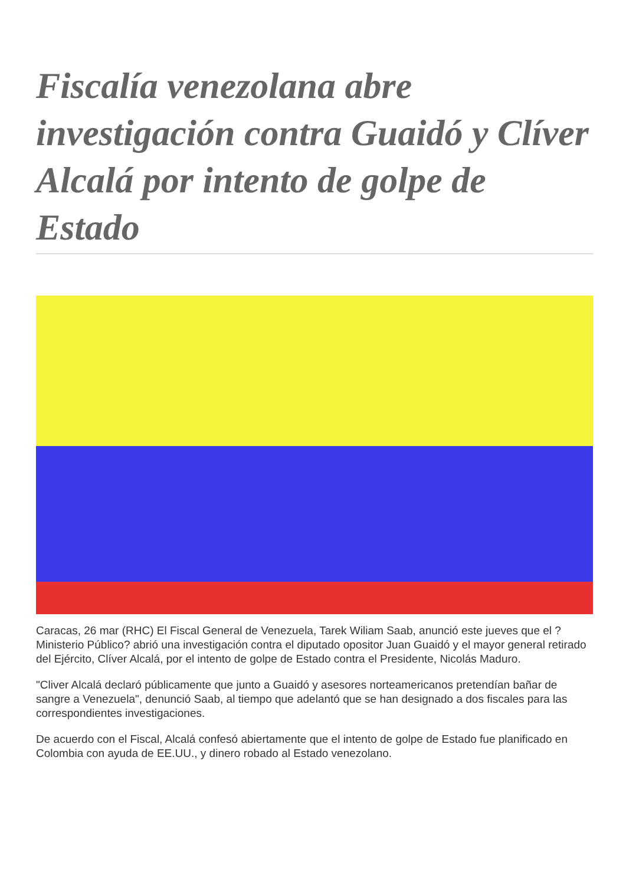Fiscalía venezolana abre investigación contra Guaidó y Clíver Alcalá por intento de golpe de Estado
Caracas, 26 mar (RHC) El Fiscal General de Venezuela, Tarek Wiliam Saab, anunció este jueves que el ?Ministerio Público? abrió una investigación contra el diputado opositor Juan Guaidó y el mayor general retirado del Ejército, Clíver Alcalá, por el intento de golpe de Estado contra el Presidente, Nicolás Maduro.
"Cliver Alcalá declaró públicamente que junto a Guaidó y asesores norteamericanos pretendían bañar de sangre a Venezuela", denunció Saab, al tiempo que adelantó que se han designado a dos fiscales para las correspondientes investigaciones.
De acuerdo con el Fiscal, Alcalá confesó abiertamente que el intento de golpe de Estado fue planificado en Colombia con ayuda de EE.UU., y dinero robado al Estado venezolano.